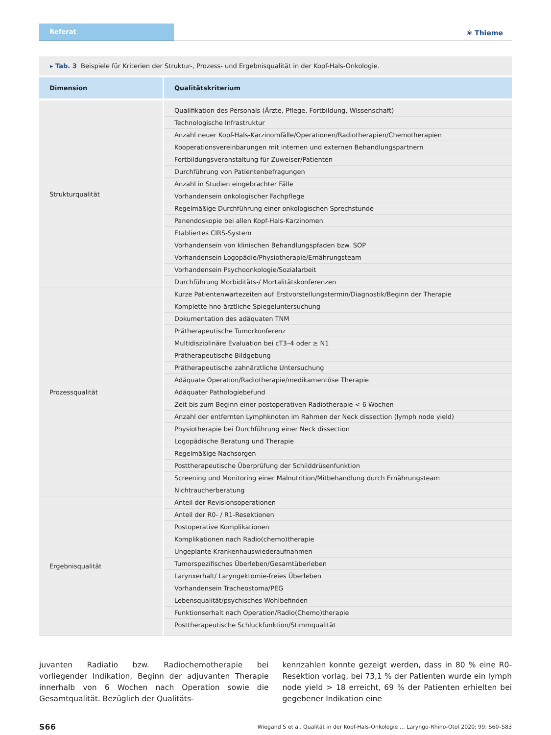Referat
❀ Thieme
▸ Tab. 3 Beispiele für Kriterien der Struktur-, Prozess- und Ergebnisqualität in der Kopf-Hals-Onkologie.
| Dimension | Qualitätskriterium |
| --- | --- |
| Strukturqualität | Qualifikation des Personals (Ärzte, Pflege, Fortbildung, Wissenschaft) |
| | Technologische Infrastruktur |
| | Anzahl neuer Kopf-Hals-Karzinomfälle/Operationen/Radiotherapien/Chemotherapien |
| | Kooperationsvereinbarungen mit internen und externen Behandlungspartnern |
| | Fortbildungsveranstaltung für Zuweiser/Patienten |
| | Durchführung von Patientenbefragungen |
| | Anzahl in Studien eingebrachter Fälle |
| | Vorhandensein onkologischer Fachpflege |
| | Regelmäßige Durchführung einer onkologischen Sprechstunde |
| | Panendoskopie bei allen Kopf-Hals-Karzinomen |
| | Etabliertes CIRS-System |
| | Vorhandensein von klinischen Behandlungspfaden bzw. SOP |
| | Vorhandensein Logopädie/Physiotherapie/Ernährungsteam |
| | Vorhandensein Psychoonkologie/Sozialarbeit |
| | Durchführung Morbiditäts-/ Mortalitätskonferenzen |
| Prozessqualität | Kurze Patientenwartezeiten auf Erstvorstellungstermin/Diagnostik/Beginn der Therapie |
| | Komplette hno-ärztliche Spiegeluntersuchung |
| | Dokumentation des adäquaten TNM |
| | Prätherapeutische Tumorkonferenz |
| | Multidisziplinäre Evaluation bei cT3–4 oder ≥ N1 |
| | Prätherapeutische Bildgebung |
| | Prätherapeutische zahnärztliche Untersuchung |
| | Adäquate Operation/Radiotherapie/medikamentöse Therapie |
| | Adäquater Pathologiebefund |
| | Zeit bis zum Beginn einer postoperativen Radiotherapie < 6 Wochen |
| | Anzahl der entfernten Lymphknoten im Rahmen der Neck dissection (lymph node yield) |
| | Physiotherapie bei Durchführung einer Neck dissection |
| | Logopädische Beratung und Therapie |
| | Regelmäßige Nachsorgen |
| | Posttherapeutische Überprüfung der Schilddrüsenfunktion |
| | Screening und Monitoring einer Malnutrition/Mitbehandlung durch Ernährungsteam |
| | Nichtraucherberatung |
| Ergebnisqualität | Anteil der Revisionsoperationen |
| | Anteil der R0- / R1-Resektionen |
| | Postoperative Komplikationen |
| | Komplikationen nach Radio(chemo)therapie |
| | Ungeplante Krankenhauswiederaufnahmen |
| | Tumorspezifisches Überleben/Gesamtüberleben |
| | Larynxerhalt/ Laryngektomie-freies Überleben |
| | Vorhandensein Tracheostoma/PEG |
| | Lebensqualität/psychisches Wohlbefinden |
| | Funktionserhalt nach Operation/Radio(Chemo)therapie |
| | Posttherapeutische Schluckfunktion/Stimmqualität |
juvanten Radiatio bzw. Radiochemotherapie bei vorliegender Indikation, Beginn der adjuvanten Therapie innerhalb von 6 Wochen nach Operation sowie die Gesamtqualität. Bezüglich der Qualitäts-
kennzahlen konnte gezeigt werden, dass in 80 % eine R0-Resektion vorlag, bei 73,1 % der Patienten wurde ein lymph node yield > 18 erreicht, 69 % der Patienten erhielten bei gegebener Indikation eine
S66 Wiegand S et al. Qualität in der Kopf-Hals-Onkologie … Laryngo-Rhino-Otol 2020; 99: S60–S83